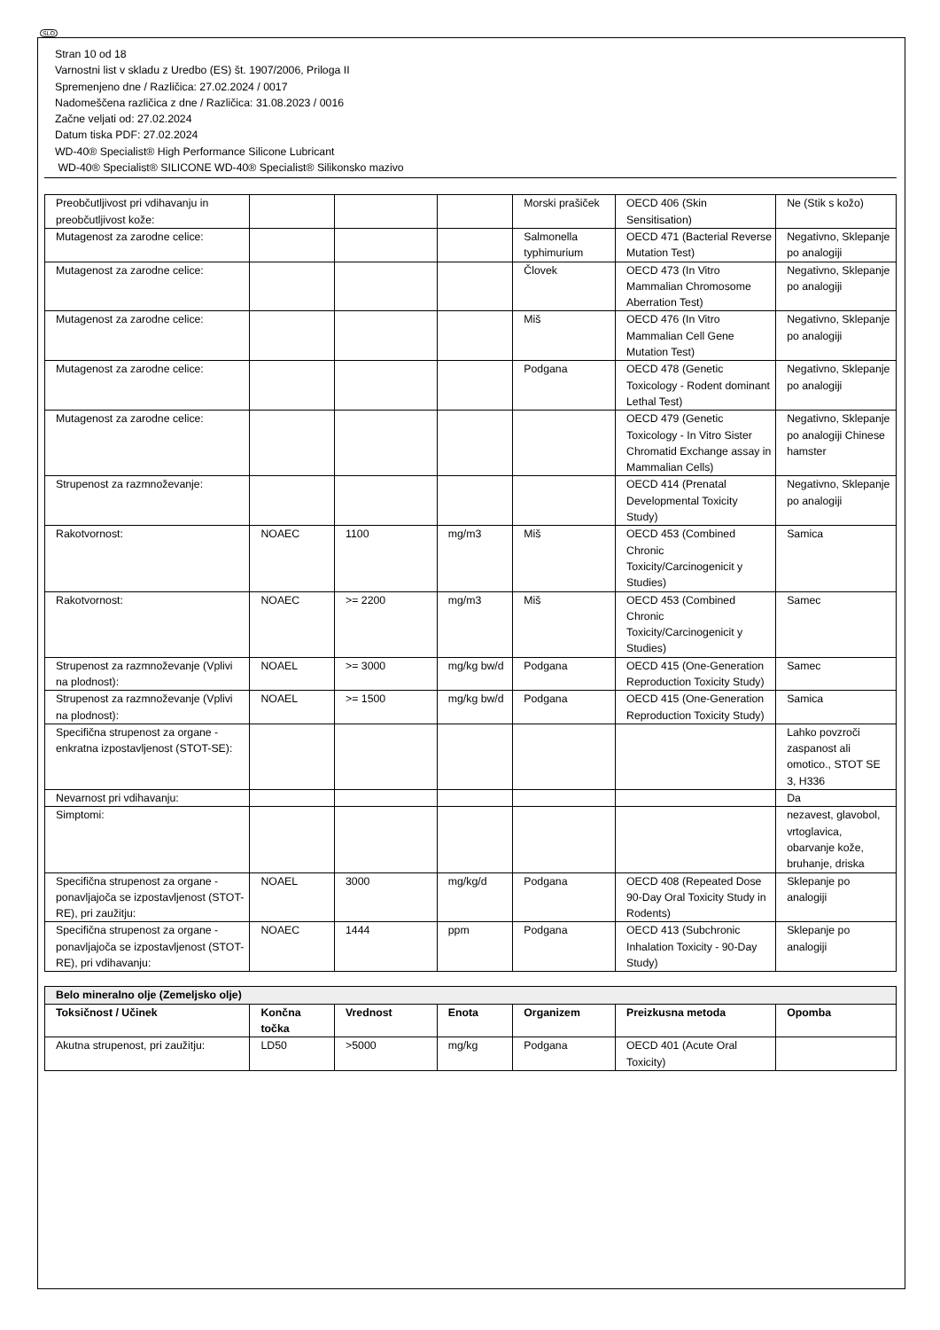SLO
Stran 10 od 18
Varnostni list v skladu z Uredbo (ES) št. 1907/2006, Priloga II
Spremenjeno dne / Različica: 27.02.2024 / 0017
Nadomeščena različica z dne / Različica: 31.08.2023 / 0016
Začne veljati od: 27.02.2024
Datum tiska PDF: 27.02.2024
WD-40® Specialist® High Performance Silicone Lubricant
WD-40® Specialist® SILICONE WD-40® Specialist® Silikonsko mazivo
| Preobčutljivost pri vdihavanju in preobčutljivost kože: | | | | Morski prašiček | OECD 406 (Skin Sensitisation) | Ne (Stik s kožo) |
| Mutagenost za zarodne celice: | | | | Salmonella typhimurium | OECD 471 (Bacterial Reverse Mutation Test) | Negativno, Sklepanje po analogiji |
| Mutagenost za zarodne celice: | | | | Človek | OECD 473 (In Vitro Mammalian Chromosome Aberration Test) | Negativno, Sklepanje po analogiji |
| Mutagenost za zarodne celice: | | | | Miš | OECD 476 (In Vitro Mammalian Cell Gene Mutation Test) | Negativno, Sklepanje po analogiji |
| Mutagenost za zarodne celice: | | | | Podgana | OECD 478 (Genetic Toxicology - Rodent dominant Lethal Test) | Negativno, Sklepanje po analogiji |
| Mutagenost za zarodne celice: | | | | | OECD 479 (Genetic Toxicology - In Vitro Sister Chromatid Exchange assay in Mammalian Cells) | Negativno, Sklepanje po analogiji Chinese hamster |
| Strupenost za razmnoževanje: | | | | | OECD 414 (Prenatal Developmental Toxicity Study) | Negativno, Sklepanje po analogiji |
| Rakotvornost: | NOAEC | 1100 | mg/m3 | Miš | OECD 453 (Combined Chronic Toxicity/Carcinogenicit y Studies) | Samica |
| Rakotvornost: | NOAEC | >= 2200 | mg/m3 | Miš | OECD 453 (Combined Chronic Toxicity/Carcinogenicit y Studies) | Samec |
| Strupenost za razmnoževanje (Vplivi na plodnost): | NOAEL | >= 3000 | mg/kg bw/d | Podgana | OECD 415 (One-Generation Reproduction Toxicity Study) | Samec |
| Strupenost za razmnoževanje (Vplivi na plodnost): | NOAEL | >= 1500 | mg/kg bw/d | Podgana | OECD 415 (One-Generation Reproduction Toxicity Study) | Samica |
| Specifična strupenost za organe - enkratna izpostavljenost (STOT-SE): | | | | | | Lahko povzroči zaspanost ali omotico., STOT SE 3, H336 |
| Nevarnost pri vdihavanju: | | | | | | Da |
| Simptomi: | | | | | | nezavest, glavobol, vrtoglavica, obarvanje kože, bruhanje, driska |
| Specifična strupenost za organe - ponavljajoča se izpostavljenost (STOT-RE), pri zaužitju: | NOAEL | 3000 | mg/kg/d | Podgana | OECD 408 (Repeated Dose 90-Day Oral Toxicity Study in Rodents) | Sklepanje po analogiji |
| Specifična strupenost za organe - ponavljajoča se izpostavljenost (STOT-RE), pri vdihavanju: | NOAEC | 1444 | ppm | Podgana | OECD 413 (Subchronic Inhalation Toxicity - 90-Day Study) | Sklepanje po analogiji |
| Belo mineralno olje (Zemeljsko olje) | | | | | | |
| --- | --- | --- | --- | --- | --- | --- |
| Toksičnost / Učinek | Končna točka | Vrednost | Enota | Organizem | Preizkusna metoda | Opomba |
| Akutna strupenost, pri zaužitju: | LD50 | >5000 | mg/kg | Podgana | OECD 401 (Acute Oral Toxicity) | |